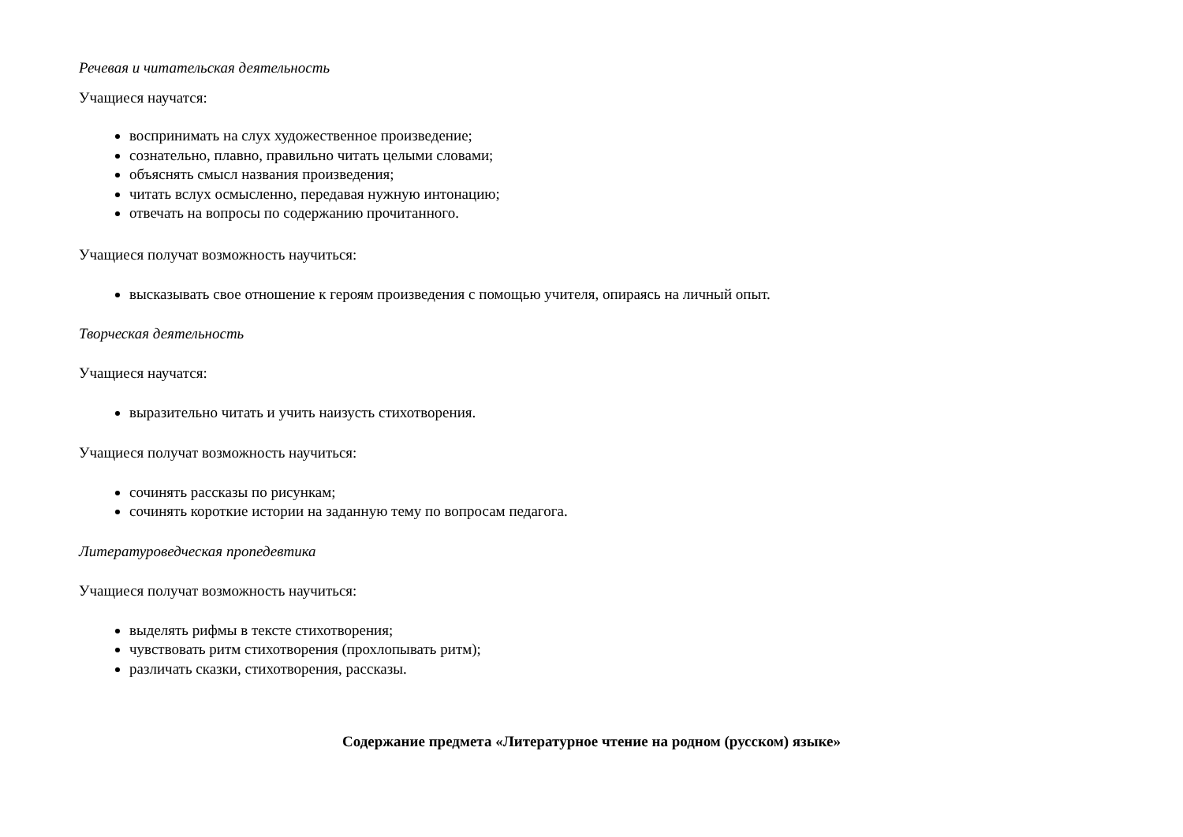Речевая и читательская деятельность
Учащиеся научатся:
воспринимать на слух художественное произведение;
сознательно, плавно, правильно читать целыми словами;
объяснять смысл названия произведения;
читать вслух осмысленно, передавая нужную интонацию;
отвечать на вопросы по содержанию прочитанного.
Учащиеся получат возможность научиться:
высказывать свое отношение к героям произведения с помощью учителя, опираясь на личный опыт.
Творческая деятельность
Учащиеся научатся:
выразительно читать и учить наизусть стихотворения.
Учащиеся получат возможность научиться:
сочинять рассказы по рисункам;
сочинять короткие истории на заданную тему по вопросам педагога.
Литературоведческая пропедевтика
Учащиеся получат возможность научиться:
выделять рифмы в тексте стихотворения;
чувствовать ритм стихотворения (прохлопывать ритм);
различать сказки, стихотворения, рассказы.
Содержание предмета «Литературное чтение на родном (русском) языке»